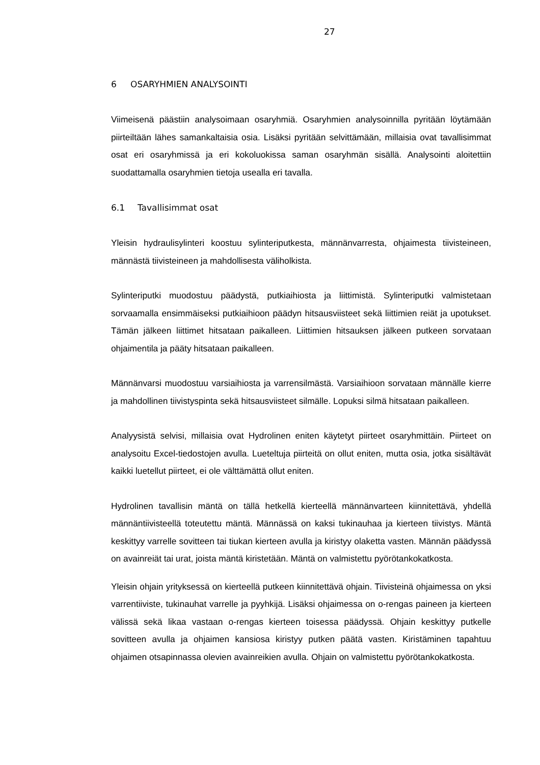27
6 OSARYHMIEN ANALYSOINTI
Viimeisenä päästiin analysoimaan osaryhmiä. Osaryhmien analysoinnilla pyritään löytämään piirteiltään lähes samankaltaisia osia. Lisäksi pyritään selvittämään, millaisia ovat tavallisimmat osat eri osaryhmissä ja eri kokoluokissa saman osaryhmän sisällä. Analysointi aloitettiin suodattamalla osaryhmien tietoja usealla eri tavalla.
6.1 Tavallisimmat osat
Yleisin hydraulisylinteri koostuu sylinteriputkesta, männänvarresta, ohjaimesta tiivisteineen, männästä tiivisteineen ja mahdollisesta väliholkista.
Sylinteriputki muodostuu päädystä, putkiaihiosta ja liittimistä. Sylinteriputki valmistetaan sorvaamalla ensimmäiseksi putkiaihioon päädyn hitsausviisteet sekä liittimien reiät ja upotukset. Tämän jälkeen liittimet hitsataan paikalleen. Liittimien hitsauksen jälkeen putkeen sorvataan ohjaimentila ja pääty hitsataan paikalleen.
Männänvarsi muodostuu varsiaihiosta ja varrensilmästä. Varsiaihioon sorvataan männälle kierre ja mahdollinen tiivistyspinta sekä hitsausviisteet silmälle. Lopuksi silmä hitsataan paikalleen.
Analyysistä selvisi, millaisia ovat Hydrolinen eniten käytetyt piirteet osaryhmittäin. Piirteet on analysoitu Excel-tiedostojen avulla. Lueteltuja piirteitä on ollut eniten, mutta osia, jotka sisältävät kaikki luetellut piirteet, ei ole välttämättä ollut eniten.
Hydrolinen tavallisin mäntä on tällä hetkellä kierteellä männänvarteen kiinnitettävä, yhdellä männäntiivisteellä toteutettu mäntä. Männässä on kaksi tukinauhaa ja kierteen tiivistys. Mäntä keskittyy varrelle sovitteen tai tiukan kierteen avulla ja kiristyy olaketta vasten. Männän päädyssä on avainreiät tai urat, joista mäntä kiristetään. Mäntä on valmistettu pyörötankokatkosta.
Yleisin ohjain yrityksessä on kierteellä putkeen kiinnitettävä ohjain. Tiivisteinä ohjaimessa on yksi varrentiiviste, tukinauhat varrelle ja pyyhkijä. Lisäksi ohjaimessa on o-rengas paineen ja kierteen välissä sekä likaa vastaan o-rengas kierteen toisessa päädyssä. Ohjain keskittyy putkelle sovitteen avulla ja ohjaimen kansiosa kiristyy putken päätä vasten. Kiristäminen tapahtuu ohjaimen otsapinnassa olevien avainreikien avulla. Ohjain on valmistettu pyörötankokatkosta.